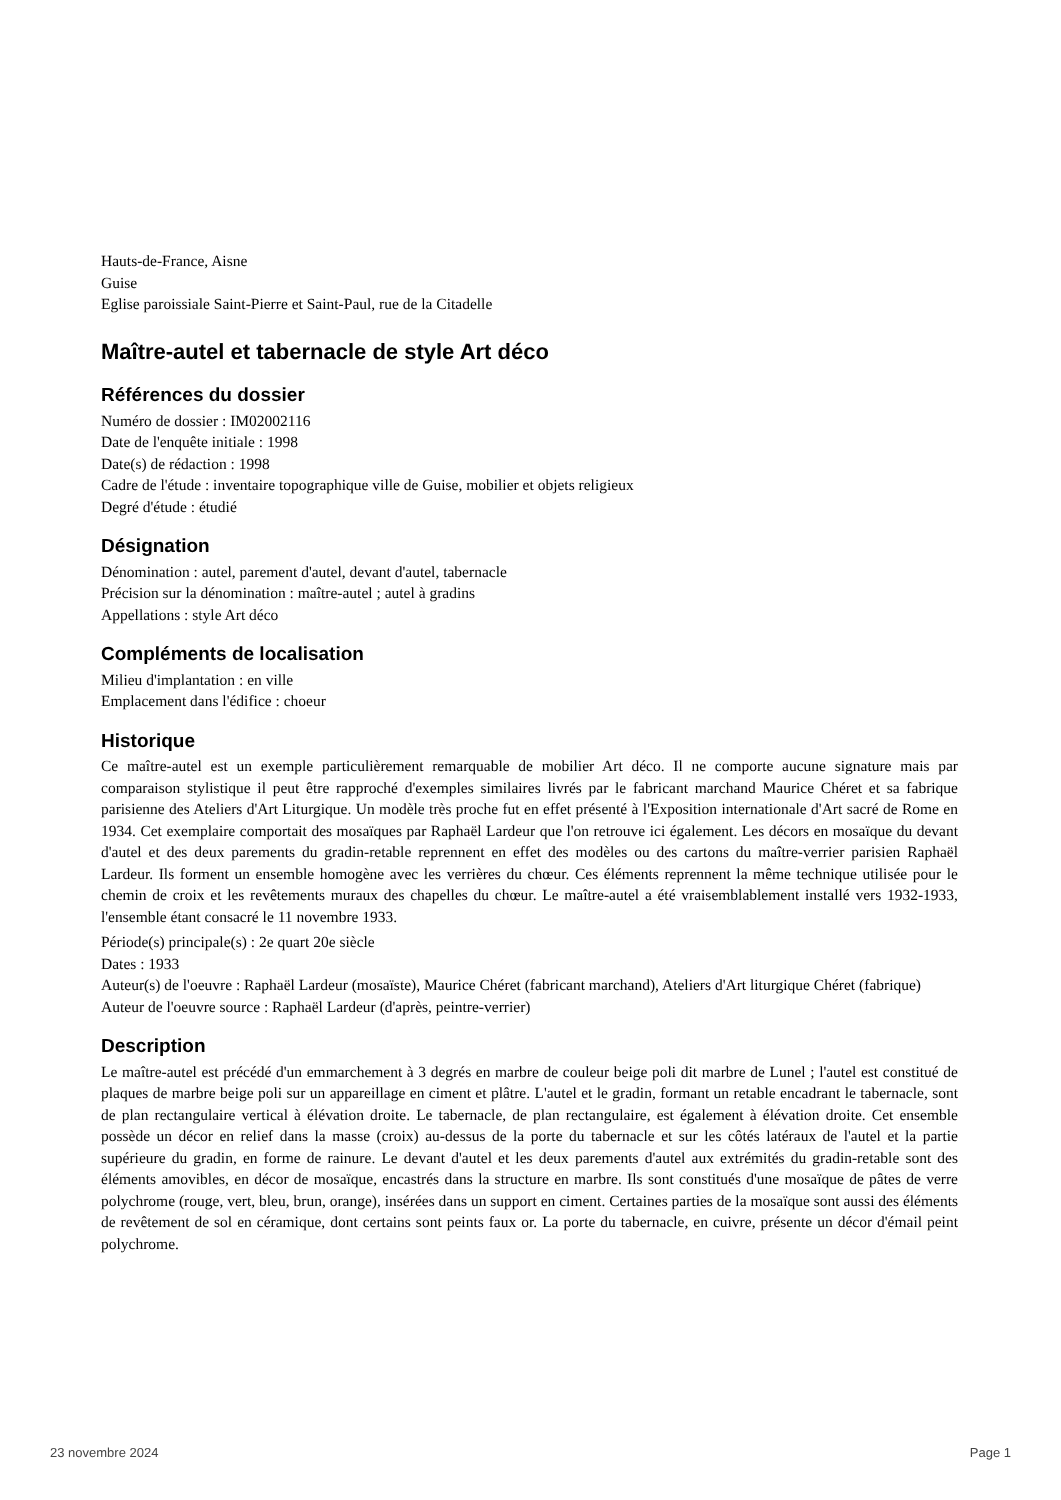Hauts-de-France, Aisne
Guise
Eglise paroissiale Saint-Pierre et Saint-Paul, rue de la Citadelle
Maître-autel et tabernacle de style Art déco
Références du dossier
Numéro de dossier : IM02002116
Date de l'enquête initiale : 1998
Date(s) de rédaction : 1998
Cadre de l'étude : inventaire topographique ville de Guise, mobilier et objets religieux
Degré d'étude : étudié
Désignation
Dénomination : autel, parement d'autel, devant d'autel, tabernacle
Précision sur la dénomination : maître-autel ; autel à gradins
Appellations : style Art déco
Compléments de localisation
Milieu d'implantation : en ville
Emplacement dans l'édifice : choeur
Historique
Ce maître-autel est un exemple particulièrement remarquable de mobilier Art déco. Il ne comporte aucune signature mais par comparaison stylistique il peut être rapproché d'exemples similaires livrés par le fabricant marchand Maurice Chéret et sa fabrique parisienne des Ateliers d'Art Liturgique. Un modèle très proche fut en effet présenté à l'Exposition internationale d'Art sacré de Rome en 1934. Cet exemplaire comportait des mosaïques par Raphaël Lardeur que l'on retrouve ici également. Les décors en mosaïque du devant d'autel et des deux parements du gradin-retable reprennent en effet des modèles ou des cartons du maître-verrier parisien Raphaël Lardeur. Ils forment un ensemble homogène avec les verrières du chœur. Ces éléments reprennent la même technique utilisée pour le chemin de croix et les revêtements muraux des chapelles du chœur. Le maître-autel a été vraisemblablement installé vers 1932-1933, l'ensemble étant consacré le 11 novembre 1933.
Période(s) principale(s) : 2e quart 20e siècle
Dates : 1933
Auteur(s) de l'oeuvre : Raphaël Lardeur (mosaïste), Maurice Chéret (fabricant marchand), Ateliers d'Art liturgique Chéret (fabrique)
Auteur de l'oeuvre source : Raphaël Lardeur (d'après, peintre-verrier)
Description
Le maître-autel est précédé d'un emmarchement à 3 degrés en marbre de couleur beige poli dit marbre de Lunel ; l'autel est constitué de plaques de marbre beige poli sur un appareillage en ciment et plâtre. L'autel et le gradin, formant un retable encadrant le tabernacle, sont de plan rectangulaire vertical à élévation droite. Le tabernacle, de plan rectangulaire, est également à élévation droite. Cet ensemble possède un décor en relief dans la masse (croix) au-dessus de la porte du tabernacle et sur les côtés latéraux de l'autel et la partie supérieure du gradin, en forme de rainure. Le devant d'autel et les deux parements d'autel aux extrémités du gradin-retable sont des éléments amovibles, en décor de mosaïque, encastrés dans la structure en marbre. Ils sont constitués d'une mosaïque de pâtes de verre polychrome (rouge, vert, bleu, brun, orange), insérées dans un support en ciment. Certaines parties de la mosaïque sont aussi des éléments de revêtement de sol en céramique, dont certains sont peints faux or. La porte du tabernacle, en cuivre, présente un décor d'émail peint polychrome.
23 novembre 2024 Page 1